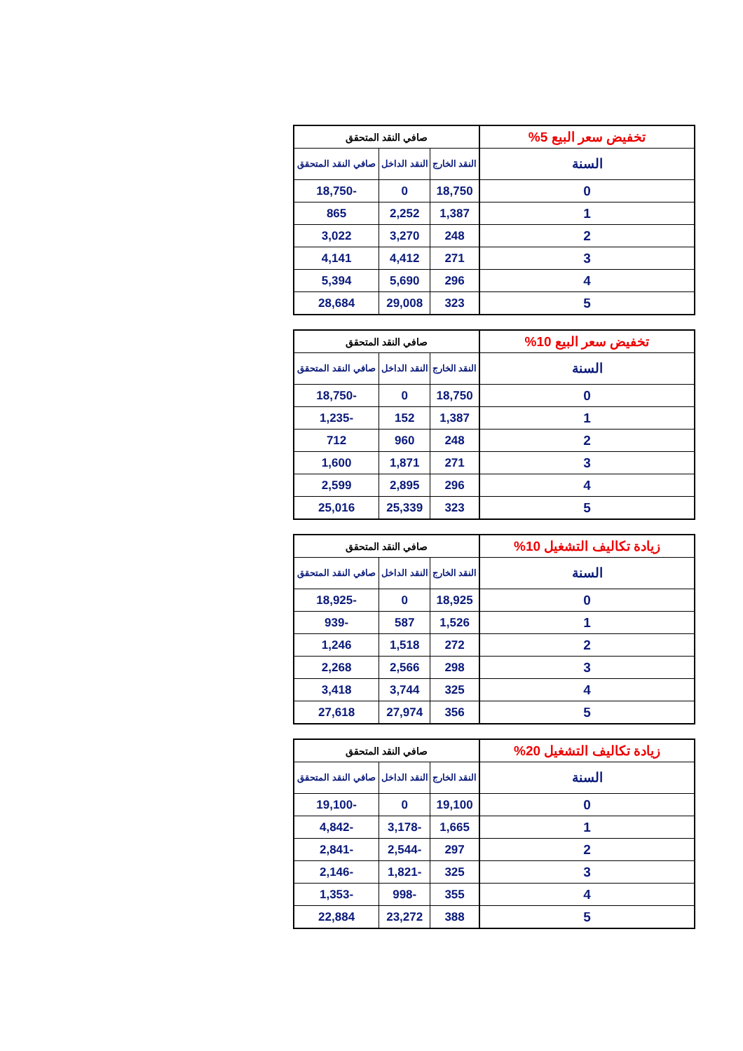| تخفيض سعر البيع 5% | صافي النقد المتحقق | | |
| --- | --- | --- | --- |
| السنة | النقد الخارج | النقد الداخل | صافي النقد المتحقق |
| 0 | 18,750 | 0 | -18,750 |
| 1 | 1,387 | 2,252 | 865 |
| 2 | 248 | 3,270 | 3,022 |
| 3 | 271 | 4,412 | 4,141 |
| 4 | 296 | 5,690 | 5,394 |
| 5 | 323 | 29,008 | 28,684 |
| تخفيض سعر البيع 10% | صافي النقد المتحقق | | |
| --- | --- | --- | --- |
| السنة | النقد الخارج | النقد الداخل | صافي النقد المتحقق |
| 0 | 18,750 | 0 | -18,750 |
| 1 | 1,387 | 152 | -1,235 |
| 2 | 248 | 960 | 712 |
| 3 | 271 | 1,871 | 1,600 |
| 4 | 296 | 2,895 | 2,599 |
| 5 | 323 | 25,339 | 25,016 |
| زيادة تكاليف التشغيل 10% | صافي النقد المتحقق | | |
| --- | --- | --- | --- |
| السنة | النقد الخارج | النقد الداخل | صافي النقد المتحقق |
| 0 | 18,925 | 0 | -18,925 |
| 1 | 1,526 | 587 | -939 |
| 2 | 272 | 1,518 | 1,246 |
| 3 | 298 | 2,566 | 2,268 |
| 4 | 325 | 3,744 | 3,418 |
| 5 | 356 | 27,974 | 27,618 |
| زيادة تكاليف التشغيل 20% | صافي النقد المتحقق | | |
| --- | --- | --- | --- |
| السنة | النقد الخارج | النقد الداخل | صافي النقد المتحقق |
| 0 | 19,100 | 0 | -19,100 |
| 1 | 1,665 | -3,178 | -4,842 |
| 2 | 297 | -2,544 | -2,841 |
| 3 | 325 | -1,821 | -2,146 |
| 4 | 355 | -998 | -1,353 |
| 5 | 388 | 23,272 | 22,884 |